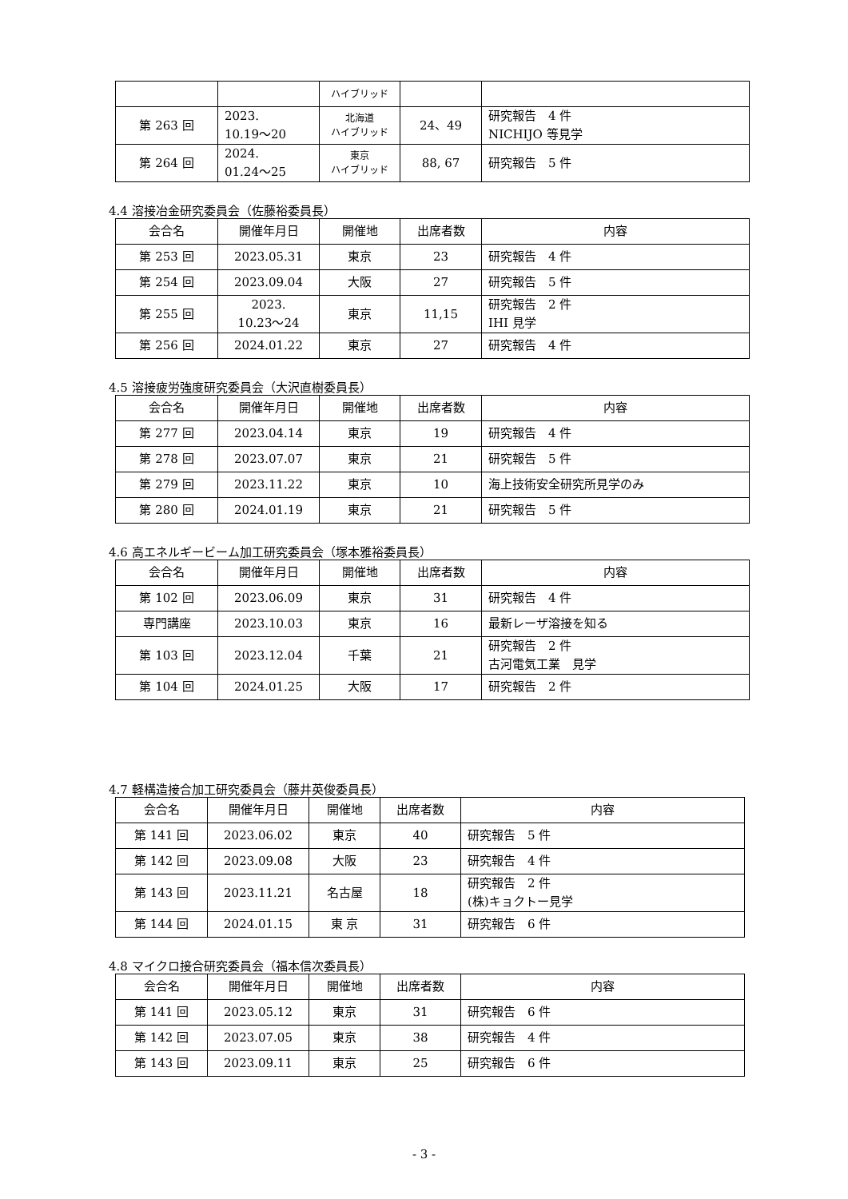| | | ハイブリッド | | |
| 第 263 回 | 2023. 10.19～20 | 北海道 ハイブリッド | 24、49 | 研究報告 4 件 NICHIJO 等見学 |
| 第 264 回 | 2024. 01.24～25 | 東京 ハイブリッド | 88, 67 | 研究報告 5 件 |
4.4 溶接冶金研究委員会（佐藤裕委員長）
| 会合名 | 開催年月日 | 開催地 | 出席者数 | 内容 |
| --- | --- | --- | --- | --- |
| 第 253 回 | 2023.05.31 | 東京 | 23 | 研究報告 4 件 |
| 第 254 回 | 2023.09.04 | 大阪 | 27 | 研究報告 5 件 |
| 第 255 回 | 2023. 10.23～24 | 東京 | 11,15 | 研究報告 2 件 IHI 見学 |
| 第 256 回 | 2024.01.22 | 東京 | 27 | 研究報告 4 件 |
4.5 溶接疲労強度研究委員会（大沢直樹委員長）
| 会合名 | 開催年月日 | 開催地 | 出席者数 | 内容 |
| --- | --- | --- | --- | --- |
| 第 277 回 | 2023.04.14 | 東京 | 19 | 研究報告 4 件 |
| 第 278 回 | 2023.07.07 | 東京 | 21 | 研究報告 5 件 |
| 第 279 回 | 2023.11.22 | 東京 | 10 | 海上技術安全研究所見学のみ |
| 第 280 回 | 2024.01.19 | 東京 | 21 | 研究報告 5 件 |
4.6 高エネルギービーム加工研究委員会（塚本雅裕委員長）
| 会合名 | 開催年月日 | 開催地 | 出席者数 | 内容 |
| --- | --- | --- | --- | --- |
| 第 102 回 | 2023.06.09 | 東京 | 31 | 研究報告 4 件 |
| 専門講座 | 2023.10.03 | 東京 | 16 | 最新レーザ溶接を知る |
| 第 103 回 | 2023.12.04 | 千葉 | 21 | 研究報告 2 件 古河電気工業 見学 |
| 第 104 回 | 2024.01.25 | 大阪 | 17 | 研究報告 2 件 |
4.7 軽構造接合加工研究委員会（藤井英俊委員長）
| 会合名 | 開催年月日 | 開催地 | 出席者数 | 内容 |
| --- | --- | --- | --- | --- |
| 第 141 回 | 2023.06.02 | 東京 | 40 | 研究報告 5 件 |
| 第 142 回 | 2023.09.08 | 大阪 | 23 | 研究報告 4 件 |
| 第 143 回 | 2023.11.21 | 名古屋 | 18 | 研究報告 2 件 (株)キョクトー見学 |
| 第 144 回 | 2024.01.15 | 東 京 | 31 | 研究報告 6 件 |
4.8 マイクロ接合研究委員会（福本信次委員長）
| 会合名 | 開催年月日 | 開催地 | 出席者数 | 内容 |
| --- | --- | --- | --- | --- |
| 第 141 回 | 2023.05.12 | 東京 | 31 | 研究報告 6 件 |
| 第 142 回 | 2023.07.05 | 東京 | 38 | 研究報告 4 件 |
| 第 143 回 | 2023.09.11 | 東京 | 25 | 研究報告 6 件 |
- 3 -